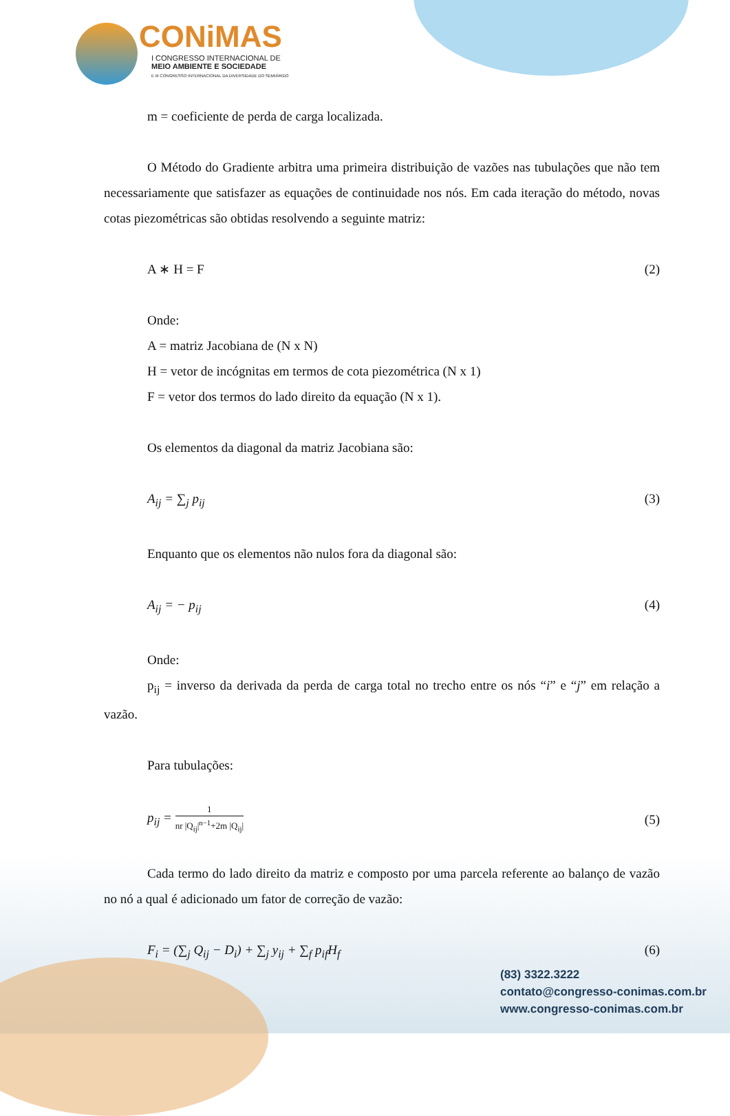CONiMAS
I CONGRESSO INTERNACIONAL DE
MEIO AMBIENTE E SOCIEDADE
E III CONGRESSO INTERNACIONAL DA DIVERSIDADE DO SEMIÁRIDO
m = coeficiente de perda de carga localizada.
O Método do Gradiente arbitra uma primeira distribuição de vazões nas tubulações que não tem necessariamente que satisfazer as equações de continuidade nos nós. Em cada iteração do método, novas cotas piezométricas são obtidas resolvendo a seguinte matriz:
A ∗ H = F (2)
Onde:
A = matriz Jacobiana de (N x N)
H = vetor de incógnitas em termos de cota piezométrica (N x 1)
F = vetor dos termos do lado direito da equação (N x 1).
Os elementos da diagonal da matriz Jacobiana são:
A<sub>ij</sub> = ∑<sub>j</sub> p<sub>ij</sub> (3)
Enquanto que os elementos não nulos fora da diagonal são:
A<sub>ij</sub> = − p<sub>ij</sub> (4)
Onde:
p<sub>ij</sub> = inverso da derivada da perda de carga total no trecho entre os nós “i” e “j” em relação a vazão.
Para tubulações:
p<sub>ij</sub> = 1 nr |Q<sub>ij</sub>|<sup>n−1</sup>+2m |Q<sub>ij</sub>| (5)
Cada termo do lado direito da matriz e composto por uma parcela referente ao balanço de vazão no nó a qual é adicionado um fator de correção de vazão:
F<sub>i</sub> = (∑<sub>j</sub> Q<sub>ij</sub> − D<sub>i</sub>) + ∑<sub>j</sub> y<sub>ij</sub> + ∑<sub>f</sub> p<sub>if</sub>H<sub>f</sub> (6)
(83) 3322.3222
contato@congresso-conimas.com.br
www.congresso-conimas.com.br